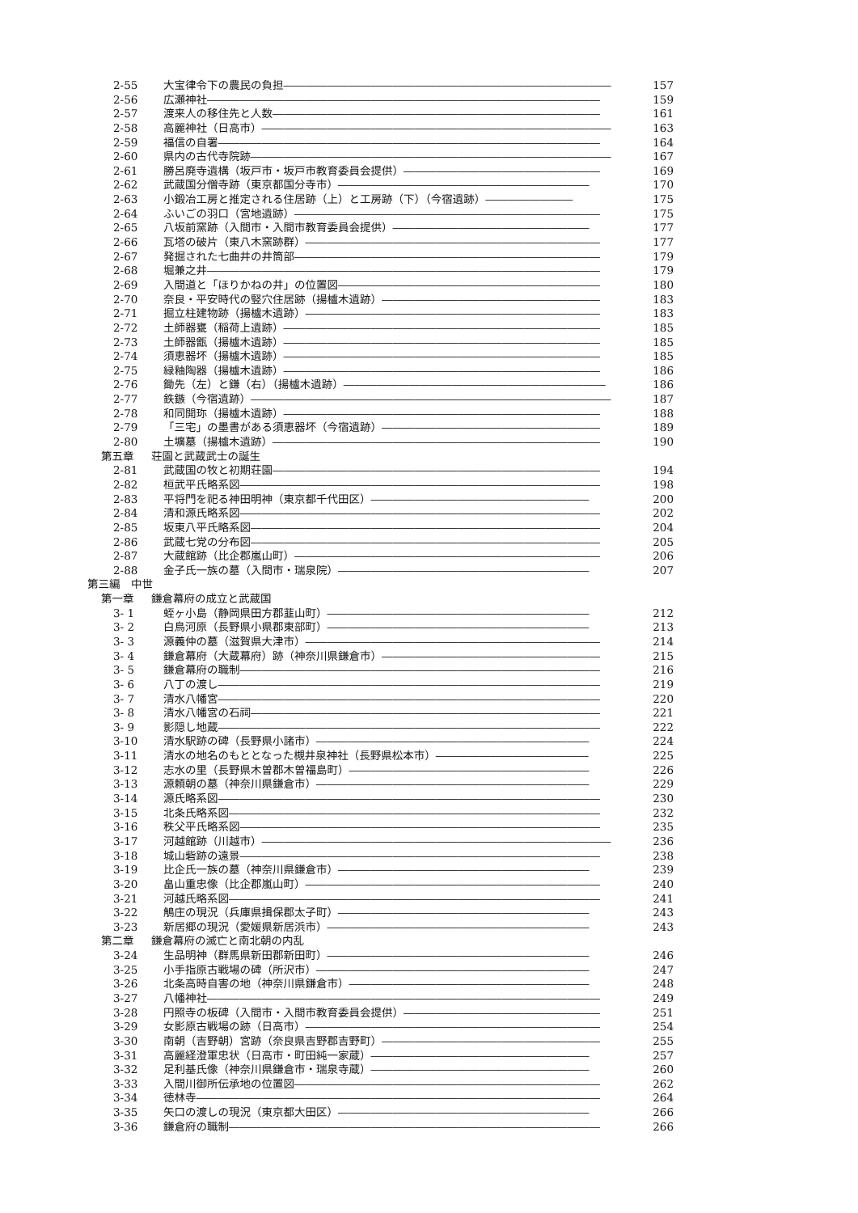2-55 大宝律令下の農民の負担―――――――――――――――――――――――――――――― 157
2-56 広瀬神社―――――――――――――――――――――――――――――――――――― 159
2-57 渡来人の移住先と人数―――――――――――――――――――――――――――――― 161
2-58 高麗神社（日高市）―――――――――――――――――――――――――――――――― 163
2-59 福信の自署――――――――――――――――――――――――――――――――――― 164
2-60 県内の古代寺院跡――――――――――――――――――――――――――――――――― 167
2-61 勝呂廃寺遺構（坂戸市・坂戸市教育委員会提供）―――――――――――――――――― 169
2-62 武蔵国分僧寺跡（東京都国分寺市）――――――――――――――――――――――― 170
2-63 小鍛冶工房と推定される住居跡（上）と工房跡（下）（今宿遺跡）―――――――― 175
2-64 ふいごの羽口（宮地遺跡）―――――――――――――――――――――――――――― 175
2-65 八坂前窯跡（入間市・入間市教育委員会提供）―――――――――――――――――― 177
2-66 瓦塔の破片（東八木窯跡群）――――――――――――――――――――――――――― 177
2-67 発掘された七曲井の井筒部―――――――――――――――――――――――――――― 179
2-68 堀兼之井―――――――――――――――――――――――――――――――――――― 179
2-69 入間道と「ほりかねの井」の位置図―――――――――――――――――――――――― 180
2-70 奈良・平安時代の竪穴住居跡（揚櫨木遺跡）―――――――――――――――――――― 183
2-71 掘立柱建物跡（揚櫨木遺跡）――――――――――――――――――――――――――― 183
2-72 土師器甕（稲荷上遺跡）――――――――――――――――――――――――――――― 185
2-73 土師器甑（揚櫨木遺跡）――――――――――――――――――――――――――――― 185
2-74 須恵器坏（揚櫨木遺跡）――――――――――――――――――――――――――――― 185
2-75 緑釉陶器（揚櫨木遺跡）――――――――――――――――――――――――――――― 186
2-76 鋤先（左）と鎌（右）（揚櫨木遺跡）―――――――――――――――――――――――― 186
2-77 鉄鏃（今宿遺跡）――――――――――――――――――――――――――――――――― 187
2-78 和同開珎（揚櫨木遺跡）――――――――――――――――――――――――――――― 188
2-79 「三宅」の墨書がある須恵器坏（今宿遺跡）―――――――――――――――――――― 189
2-80 土壙墓（揚櫨木遺跡）―――――――――――――――――――――――――――――― 190
第五章 荘園と武蔵武士の誕生
2-81 武蔵国の牧と初期荘園―――――――――――――――――――――――――――――― 194
2-82 桓武平氏略系図――――――――――――――――――――――――――――――――― 198
2-83 平将門を祀る神田明神（東京都千代田区）―――――――――――――――――――― 200
2-84 清和源氏略系図――――――――――――――――――――――――――――――――― 202
2-85 坂東八平氏略系図―――――――――――――――――――――――――――――――― 204
2-86 武蔵七党の分布図―――――――――――――――――――――――――――――――― 205
2-87 大蔵館跡（比企郡嵐山町）―――――――――――――――――――――――――――― 206
2-88 金子氏一族の墓（入間市・瑞泉院）――――――――――――――――――――――― 207
第三編　中世
第一章 鎌倉幕府の成立と武蔵国
3- 1 蛭ヶ小島（静岡県田方郡韮山町）―――――――――――――――――――――――― 212
3- 2 白鳥河原（長野県小県郡東部町）―――――――――――――――――――――――― 213
3- 3 源義仲の墓（滋賀県大津市）――――――――――――――――――――――――――― 214
3- 4 鎌倉幕府（大蔵幕府）跡（神奈川県鎌倉市）―――――――――――――――――――― 215
3- 5 鎌倉幕府の職制――――――――――――――――――――――――――――――――― 216
3- 6 八丁の渡し――――――――――――――――――――――――――――――――――― 219
3- 7 清水八幡宮――――――――――――――――――――――――――――――――――― 220
3- 8 清水八幡宮の石祠―――――――――――――――――――――――――――――――― 221
3- 9 影隠し地蔵――――――――――――――――――――――――――――――――――― 222
3-10 清水駅跡の碑（長野県小諸市）――――――――――――――――――――――――― 224
3-11 清水の地名のもととなった槻井泉神社（長野県松本市）―――――――――――――― 225
3-12 志水の里（長野県木曽郡木曽福島町）―――――――――――――――――――――― 226
3-13 源頼朝の墓（神奈川県鎌倉市）――――――――――――――――――――――――― 229
3-14 源氏略系図――――――――――――――――――――――――――――――――――― 230
3-15 北条氏略系図―――――――――――――――――――――――――――――――――― 232
3-16 秩父平氏略系図――――――――――――――――――――――――――――――――― 235
3-17 河越館跡（川越市）―――――――――――――――――――――――――――――――― 236
3-18 城山砦跡の遠景――――――――――――――――――――――――――――――――― 238
3-19 比企氏一族の墓（神奈川県鎌倉市）――――――――――――――――――――――― 239
3-20 畠山重忠像（比企郡嵐山町）――――――――――――――――――――――――――― 240
3-21 河越氏略系図―――――――――――――――――――――――――――――――――― 241
3-22 鵤庄の現況（兵庫県揖保郡太子町）――――――――――――――――――――――― 243
3-23 新居郷の現況（愛媛県新居浜市）―――――――――――――――――――――――― 243
第二章 鎌倉幕府の滅亡と南北朝の内乱
3-24 生品明神（群馬県新田郡新田町）―――――――――――――――――――――――― 246
3-25 小手指原古戦場の碑（所沢市）――――――――――――――――――――――――― 247
3-26 北条高時自害の地（神奈川県鎌倉市）―――――――――――――――――――――― 248
3-27 八幡神社―――――――――――――――――――――――――――――――――――― 249
3-28 円照寺の板碑（入間市・入間市教育委員会提供）―――――――――――――――――― 251
3-29 女影原古戦場の跡（日高市）――――――――――――――――――――――――――― 254
3-30 南朝（吉野朝）宮跡（奈良県吉野郡吉野町）―――――――――――――――――――― 255
3-31 高麗経澄軍忠状（日高市・町田純一家蔵）―――――――――――――――――――― 257
3-32 足利基氏像（神奈川県鎌倉市・瑞泉寺蔵）―――――――――――――――――――― 260
3-33 入間川御所伝承地の位置図―――――――――――――――――――――――――――― 262
3-34 徳林寺――――――――――――――――――――――――――――――――――――― 264
3-35 矢口の渡しの現況（東京都大田区）――――――――――――――――――――――― 266
3-36 鎌倉府の職制―――――――――――――――――――――――――――――――――― 266